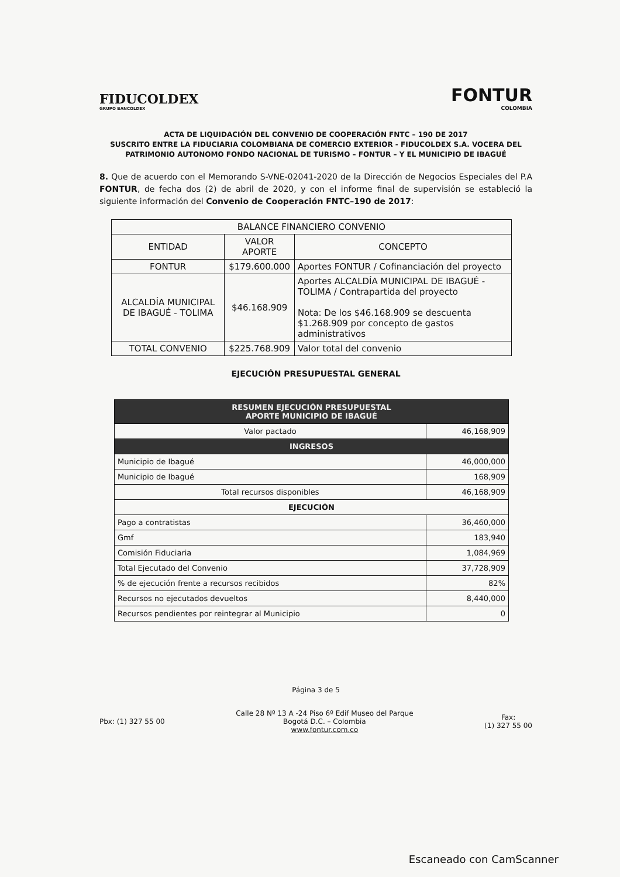FIDUCOLDEX
GRUPO BANCOLDEX
FONTUR
COLOMBIA
ACTA DE LIQUIDACIÓN DEL CONVENIO DE COOPERACIÓN FNTC – 190 DE 2017
SUSCRITO ENTRE LA FIDUCIARIA COLOMBIANA DE COMERCIO EXTERIOR - FIDUCOLDEX S.A. VOCERA DEL PATRIMONIO AUTONOMO FONDO NACIONAL DE TURISMO – FONTUR – Y EL MUNICIPIO DE IBAGUÉ
8. Que de acuerdo con el Memorando S-VNE-02041-2020 de la Dirección de Negocios Especiales del P.A FONTUR, de fecha dos (2) de abril de 2020, y con el informe final de supervisión se estableció la siguiente información del Convenio de Cooperación FNTC–190 de 2017:
| BALANCE FINANCIERO CONVENIO | | |
| --- | --- | --- |
| ENTIDAD | VALOR APORTE | CONCEPTO |
| FONTUR | $179.600.000 | Aportes FONTUR / Cofinanciación del proyecto |
| ALCALDÍA MUNICIPAL DE IBAGUÉ - TOLIMA | $46.168.909 | Aportes ALCALDÍA MUNICIPAL DE IBAGUÉ - TOLIMA / Contrapartida del proyecto Nota: De los $46.168.909 se descuenta $1.268.909 por concepto de gastos administrativos |
| TOTAL CONVENIO | $225.768.909 | Valor total del convenio |
EJECUCIÓN PRESUPUESTAL GENERAL
| RESUMEN EJECUCIÓN PRESUPUESTAL APORTE MUNICIPIO DE IBAGUÉ | |
| --- | --- |
| Valor pactado | 46,168,909 |
| INGRESOS | |
| Municipio de Ibagué | 46,000,000 |
| Municipio de Ibagué | 168,909 |
| Total recursos disponibles | 46,168,909 |
| EJECUCIÓN | |
| Pago a contratistas | 36,460,000 |
| Gmf | 183,940 |
| Comisión Fiduciaria | 1,084,969 |
| Total Ejecutado del Convenio | 37,728,909 |
| % de ejecución frente a recursos recibidos | 82% |
| Recursos no ejecutados devueltos | 8,440,000 |
| Recursos pendientes por reintegrar al Municipio | 0 |
Página 3 de 5
Pbx: (1) 327 55 00
Calle 28 Nº 13 A -24 Piso 6º Edif Museo del Parque
Bogotá D.C. – Colombia
www.fontur.com.co
Fax:
(1) 327 55 00
Escaneado con CamScanner